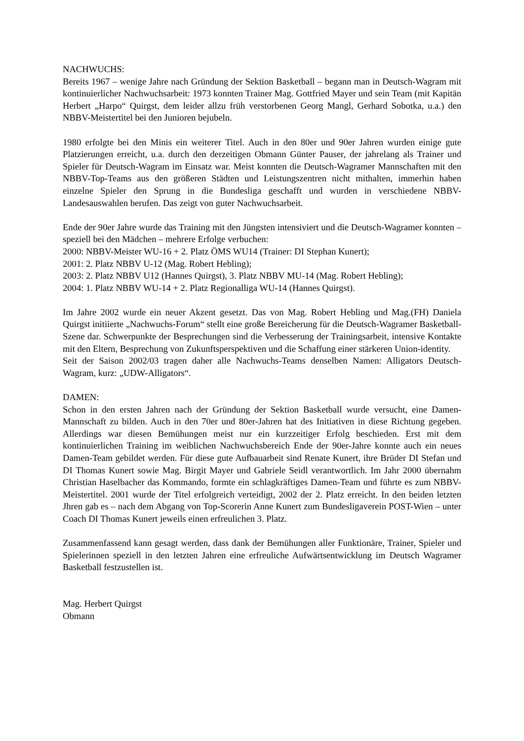NACHWUCHS:
Bereits 1967 – wenige Jahre nach Gründung der Sektion Basketball – begann man in Deutsch-Wagram mit kontinuierlicher Nachwuchsarbeit: 1973 konnten Trainer Mag. Gottfried Mayer und sein Team (mit Kapitän Herbert „Harpo“ Quirgst, dem leider allzu früh verstorbenen Georg Mangl, Gerhard Sobotka, u.a.) den NBBV-Meistertitel bei den Junioren bejubeln.
1980 erfolgte bei den Minis ein weiterer Titel. Auch in den 80er und 90er Jahren wurden einige gute Platzierungen erreicht, u.a. durch den derzeitigen Obmann Günter Pauser, der jahrelang als Trainer und Spieler für Deutsch-Wagram im Einsatz war. Meist konnten die Deutsch-Wagramer Mannschaften mit den NBBV-Top-Teams aus den größeren Städten und Leistungszentren nicht mithalten, immerhin haben einzelne Spieler den Sprung in die Bundesliga geschafft und wurden in verschiedene NBBV-Landesauswahlen berufen. Das zeigt von guter Nachwuchsarbeit.
Ende der 90er Jahre wurde das Training mit den Jüngsten intensiviert und die Deutsch-Wagramer konnten – speziell bei den Mädchen – mehrere Erfolge verbuchen:
2000: NBBV-Meister WU-16 + 2. Platz ÖMS WU14 (Trainer: DI Stephan Kunert);
2001: 2. Platz NBBV U-12 (Mag. Robert Hebling);
2003: 2. Platz NBBV U12 (Hannes Quirgst), 3. Platz NBBV MU-14 (Mag. Robert Hebling);
2004: 1. Platz NBBV WU-14 + 2. Platz Regionalliga WU-14 (Hannes Quirgst).
Im Jahre 2002 wurde ein neuer Akzent gesetzt. Das von Mag. Robert Hebling und Mag.(FH) Daniela Quirgst initiierte „Nachwuchs-Forum“ stellt eine große Bereicherung für die Deutsch-Wagramer Basketball-Szene dar. Schwerpunkte der Besprechungen sind die Verbesserung der Trainingsarbeit, intensive Kontakte mit den Eltern, Besprechung von Zukunftsperspektiven und die Schaffung einer stärkeren Union-identity.
Seit der Saison 2002/03 tragen daher alle Nachwuchs-Teams denselben Namen: Alligators Deutsch-Wagram, kurz: „UDW-Alligators“.
DAMEN:
Schon in den ersten Jahren nach der Gründung der Sektion Basketball wurde versucht, eine Damen-Mannschaft zu bilden. Auch in den 70er und 80er-Jahren hat des Initiativen in diese Richtung gegeben. Allerdings war diesen Bemühungen meist nur ein kurzzeitiger Erfolg beschieden. Erst mit dem kontinuierlichen Training im weiblichen Nachwuchsbereich Ende der 90er-Jahre konnte auch ein neues Damen-Team gebildet werden. Für diese gute Aufbauarbeit sind Renate Kunert, ihre Brüder DI Stefan und DI Thomas Kunert sowie Mag. Birgit Mayer und Gabriele Seidl verantwortlich. Im Jahr 2000 übernahm Christian Haselbacher das Kommando, formte ein schlagkräftiges Damen-Team und führte es zum NBBV-Meistertitel. 2001 wurde der Titel erfolgreich verteidigt, 2002 der 2. Platz erreicht. In den beiden letzten Jhren gab es – nach dem Abgang von Top-Scorerin Anne Kunert zum Bundesligaverein POST-Wien – unter Coach DI Thomas Kunert jeweils einen erfreulichen 3. Platz.
Zusammenfassend kann gesagt werden, dass dank der Bemühungen aller Funktionäre, Trainer, Spieler und Spielerinnen speziell in den letzten Jahren eine erfreuliche Aufwärtsentwicklung im Deutsch Wagramer Basketball festzustellen ist.
Mag. Herbert Quirgst
Obmann